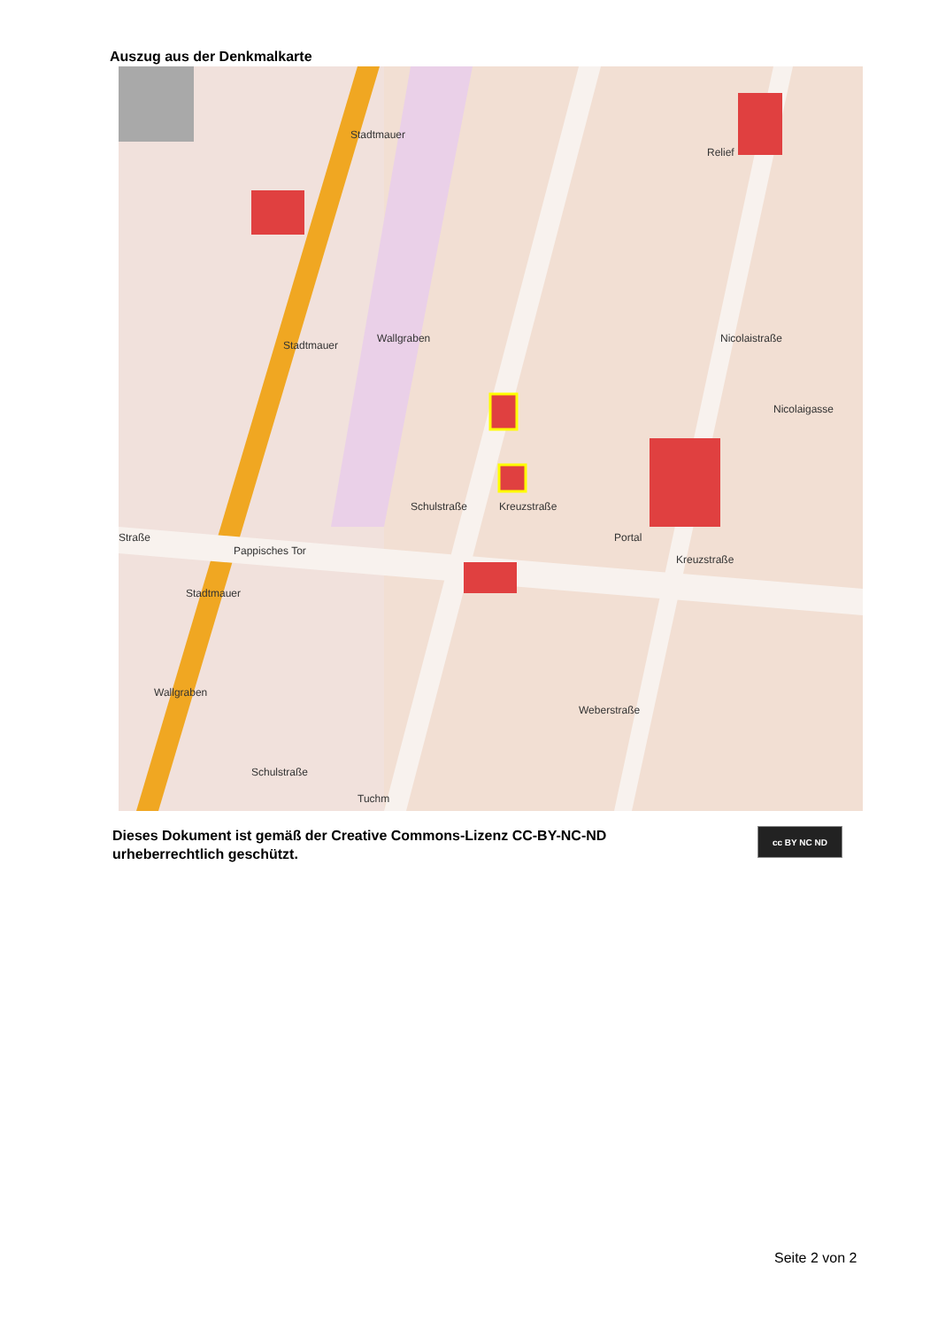Auszug aus der Denkmalkarte
Stadtmauer
Stadtmauer
Stadtmauer
Relief
Wallgraben
Schulstraße Kreuzstraße
Portal
Pappisches Tor
Straße
Nicolaistraße
Nicolaigasse
Kreuzstraße
Wallgraben
Weberstraße
Schulstraße
Tuchm
Dieses Dokument ist gemäß der Creative Commons-Lizenz CC-BY-NC-ND
urheberrechtlich geschützt.
cc BY NC ND
Seite 2 von 2